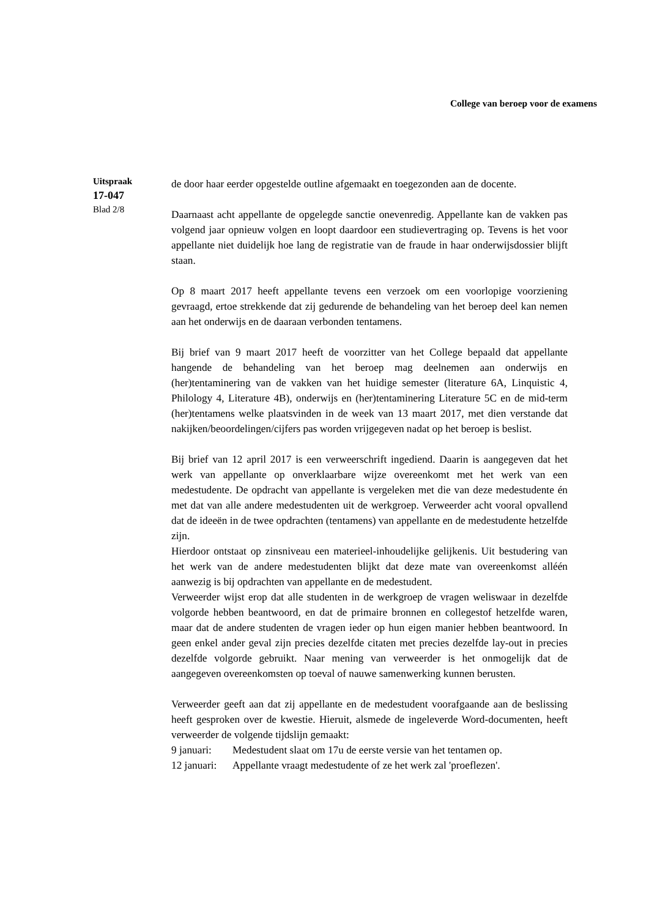College van beroep voor de examens
Uitspraak
17-047
Blad 2/8
de door haar eerder opgestelde outline afgemaakt en toegezonden aan de docente.
Daarnaast acht appellante de opgelegde sanctie onevenredig. Appellante kan de vakken pas volgend jaar opnieuw volgen en loopt daardoor een studievertraging op. Tevens is het voor appellante niet duidelijk hoe lang de registratie van de fraude in haar onderwijsdossier blijft staan.
Op 8 maart 2017 heeft appellante tevens een verzoek om een voorlopige voorziening gevraagd, ertoe strekkende dat zij gedurende de behandeling van het beroep deel kan nemen aan het onderwijs en de daaraan verbonden tentamens.
Bij brief van 9 maart 2017 heeft de voorzitter van het College bepaald dat appellante hangende de behandeling van het beroep mag deelnemen aan onderwijs en (her)tentaminering van de vakken van het huidige semester (literature 6A, Linquistic 4, Philology 4, Literature 4B), onderwijs en (her)tentaminering Literature 5C en de mid-term (her)tentamens welke plaatsvinden in de week van 13 maart 2017, met dien verstande dat nakijken/beoordelingen/cijfers pas worden vrijgegeven nadat op het beroep is beslist.
Bij brief van 12 april 2017 is een verweerschrift ingediend. Daarin is aangegeven dat het werk van appellante op onverklaarbare wijze overeenkomt met het werk van een medestudente. De opdracht van appellante is vergeleken met die van deze medestudente én met dat van alle andere medestudenten uit de werkgroep. Verweerder acht vooral opvallend dat de ideeën in de twee opdrachten (tentamens) van appellante en de medestudente hetzelfde zijn.
Hierdoor ontstaat op zinsniveau een materieel-inhoudelijke gelijkenis. Uit bestudering van het werk van de andere medestudenten blijkt dat deze mate van overeenkomst alléén aanwezig is bij opdrachten van appellante en de medestudent.
Verweerder wijst erop dat alle studenten in de werkgroep de vragen weliswaar in dezelfde volgorde hebben beantwoord, en dat de primaire bronnen en collegestof hetzelfde waren, maar dat de andere studenten de vragen ieder op hun eigen manier hebben beantwoord. In geen enkel ander geval zijn precies dezelfde citaten met precies dezelfde lay-out in precies dezelfde volgorde gebruikt. Naar mening van verweerder is het onmogelijk dat de aangegeven overeenkomsten op toeval of nauwe samenwerking kunnen berusten.
Verweerder geeft aan dat zij appellante en de medestudent voorafgaande aan de beslissing heeft gesproken over de kwestie. Hieruit, alsmede de ingeleverde Word-documenten, heeft verweerder de volgende tijdslijn gemaakt:
9 januari: Medestudent slaat om 17u de eerste versie van het tentamen op.
12 januari: Appellante vraagt medestudente of ze het werk zal 'proeflezen'.